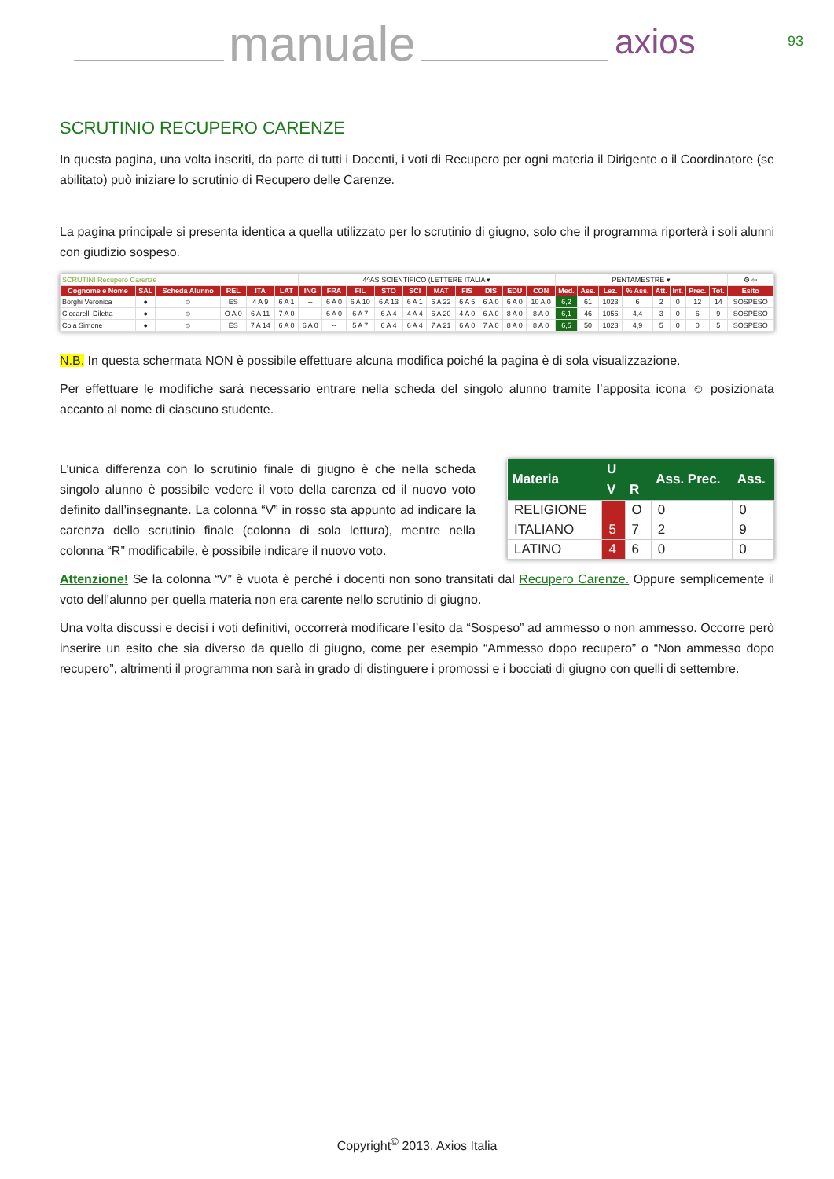manuale axios 93
SCRUTINIO RECUPERO CARENZE
In questa pagina, una volta inseriti, da parte di tutti i Docenti, i voti di Recupero per ogni materia il Dirigente o il Coordinatore (se abilitato) può iniziare lo scrutinio di Recupero delle Carenze.
La pagina principale si presenta identica a quella utilizzato per lo scrutinio di giugno, solo che il programma riporterà i soli alunni con giudizio sospeso.
| SCRUTINI Recupero Carenze | | | | | | 4^AS SCIENTIFICO (LETTERE ITALIA ▾ | | | | | | | | | | PENTAMESTRE ▾ | | | | | | | | ⚙ ⇦ |
| Cognome e Nome | SAL | Scheda Alunno | REL | ITA | LAT | ING | FRA | FIL | STO | SCI | MAT | FIS | DIS | EDU | CON | Med. | Ass. | Lez. | % Ass. | Att. | Int. | Prec. | Tot. | Esito |
| Borghi Veronica | ● | ☺ | ES | 4 A 9 | 6 A 1 | -- | 6 A 0 | 6 A 10 | 6 A 13 | 6 A 1 | 6 A 22 | 6 A 5 | 6 A 0 | 6 A 0 | 10 A 0 | 6,2 | 61 | 1023 | 6 | 2 | 0 | 12 | 14 | SOSPESO |
| Ciccarelli Diletta | ● | ☺ | O A 0 | 6 A 11 | 7 A 0 | -- | 6 A 0 | 6 A 7 | 6 A 4 | 4 A 4 | 6 A 20 | 4 A 0 | 6 A 0 | 8 A 0 | 8 A 0 | 6,1 | 46 | 1056 | 4,4 | 3 | 0 | 6 | 9 | SOSPESO |
| Cola Simone | ● | ☺ | ES | 7 A 14 | 6 A 0 | 6 A 0 | -- | 5 A 7 | 6 A 4 | 6 A 4 | 7 A 21 | 6 A 0 | 7 A 0 | 8 A 0 | 8 A 0 | 6,5 | 50 | 1023 | 4,9 | 5 | 0 | 0 | 5 | SOSPESO |
N.B. In questa schermata NON è possibile effettuare alcuna modifica poiché la pagina è di sola visualizzazione.
Per effettuare le modifiche sarà necessario entrare nella scheda del singolo alunno tramite l’apposita icona ☺ posizionata accanto al nome di ciascuno studente.
L’unica differenza con lo scrutinio finale di giugno è che nella scheda singolo alunno è possibile vedere il voto della carenza ed il nuovo voto definito dall’insegnante. La colonna “V” in rosso sta appunto ad indicare la carenza dello scrutinio finale (colonna di sola lettura), mentre nella colonna “R” modificabile, è possibile indicare il nuovo voto.
| Materia | U | | Ass. Prec. | Ass. |
| --- | --- | --- | --- | --- |
| | V | R | | |
| RELIGIONE | | O | 0 | 0 |
| ITALIANO | 5 | 7 | 2 | 9 |
| LATINO | 4 | 6 | 0 | 0 |
Attenzione! Se la colonna “V” è vuota è perché i docenti non sono transitati dal Recupero Carenze. Oppure semplicemente il voto dell’alunno per quella materia non era carente nello scrutinio di giugno.
Una volta discussi e decisi i voti definitivi, occorrerà modificare l’esito da “Sospeso” ad ammesso o non ammesso. Occorre però inserire un esito che sia diverso da quello di giugno, come per esempio “Ammesso dopo recupero” o “Non ammesso dopo recupero”, altrimenti il programma non sarà in grado di distinguere i promossi e i bocciati di giugno con quelli di settembre.
Copyright<sup>©</sup> 2013, Axios Italia